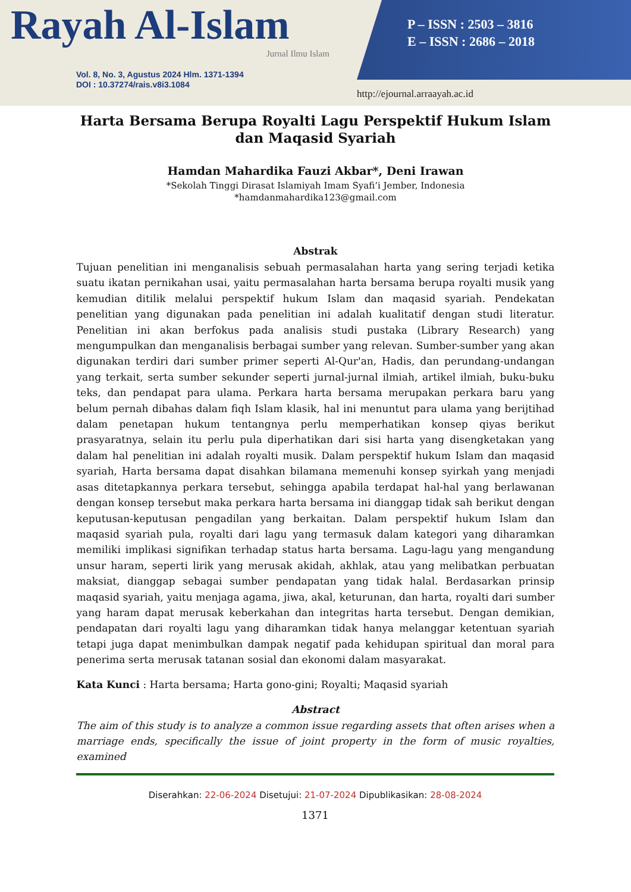Rayah Al-Islam
Jurnal Ilmu Islam
Vol. 8, No. 3, Agustus 2024 Hlm. 1371-1394
DOI : 10.37274/rais.v8i3.1084
P – ISSN : 2503 – 3816
E – ISSN : 2686 – 2018
http://ejournal.arraayah.ac.id
Harta Bersama Berupa Royalti Lagu Perspektif Hukum Islam dan Maqasid Syariah
Hamdan Mahardika Fauzi Akbar*, Deni Irawan
*Sekolah Tinggi Dirasat Islamiyah Imam Syafi’i Jember, Indonesia
*hamdanmahardika123@gmail.com
Abstrak
Tujuan penelitian ini menganalisis sebuah permasalahan harta yang sering terjadi ketika suatu ikatan pernikahan usai, yaitu permasalahan harta bersama berupa royalti musik yang kemudian ditilik melalui perspektif hukum Islam dan maqasid syariah. Pendekatan penelitian yang digunakan pada penelitian ini adalah kualitatif dengan studi literatur. Penelitian ini akan berfokus pada analisis studi pustaka (Library Research) yang mengumpulkan dan menganalisis berbagai sumber yang relevan. Sumber-sumber yang akan digunakan terdiri dari sumber primer seperti Al-Qur'an, Hadis, dan perundang-undangan yang terkait, serta sumber sekunder seperti jurnal-jurnal ilmiah, artikel ilmiah, buku-buku teks, dan pendapat para ulama. Perkara harta bersama merupakan perkara baru yang belum pernah dibahas dalam fiqh Islam klasik, hal ini menuntut para ulama yang berijtihad dalam penetapan hukum tentangnya perlu memperhatikan konsep qiyas berikut prasyaratnya, selain itu perlu pula diperhatikan dari sisi harta yang disengketakan yang dalam hal penelitian ini adalah royalti musik. Dalam perspektif hukum Islam dan maqasid syariah, Harta bersama dapat disahkan bilamana memenuhi konsep syirkah yang menjadi asas ditetapkannya perkara tersebut, sehingga apabila terdapat hal-hal yang berlawanan dengan konsep tersebut maka perkara harta bersama ini dianggap tidak sah berikut dengan keputusan-keputusan pengadilan yang berkaitan. Dalam perspektif hukum Islam dan maqasid syariah pula, royalti dari lagu yang termasuk dalam kategori yang diharamkan memiliki implikasi signifikan terhadap status harta bersama. Lagu-lagu yang mengandung unsur haram, seperti lirik yang merusak akidah, akhlak, atau yang melibatkan perbuatan maksiat, dianggap sebagai sumber pendapatan yang tidak halal. Berdasarkan prinsip maqasid syariah, yaitu menjaga agama, jiwa, akal, keturunan, dan harta, royalti dari sumber yang haram dapat merusak keberkahan dan integritas harta tersebut. Dengan demikian, pendapatan dari royalti lagu yang diharamkan tidak hanya melanggar ketentuan syariah tetapi juga dapat menimbulkan dampak negatif pada kehidupan spiritual dan moral para penerima serta merusak tatanan sosial dan ekonomi dalam masyarakat.
Kata Kunci : Harta bersama; Harta gono-gini; Royalti; Maqasid syariah
Abstract
The aim of this study is to analyze a common issue regarding assets that often arises when a marriage ends, specifically the issue of joint property in the form of music royalties, examined
Diserahkan: 22-06-2024 Disetujui: 21-07-2024 Dipublikasikan: 28-08-2024
1371